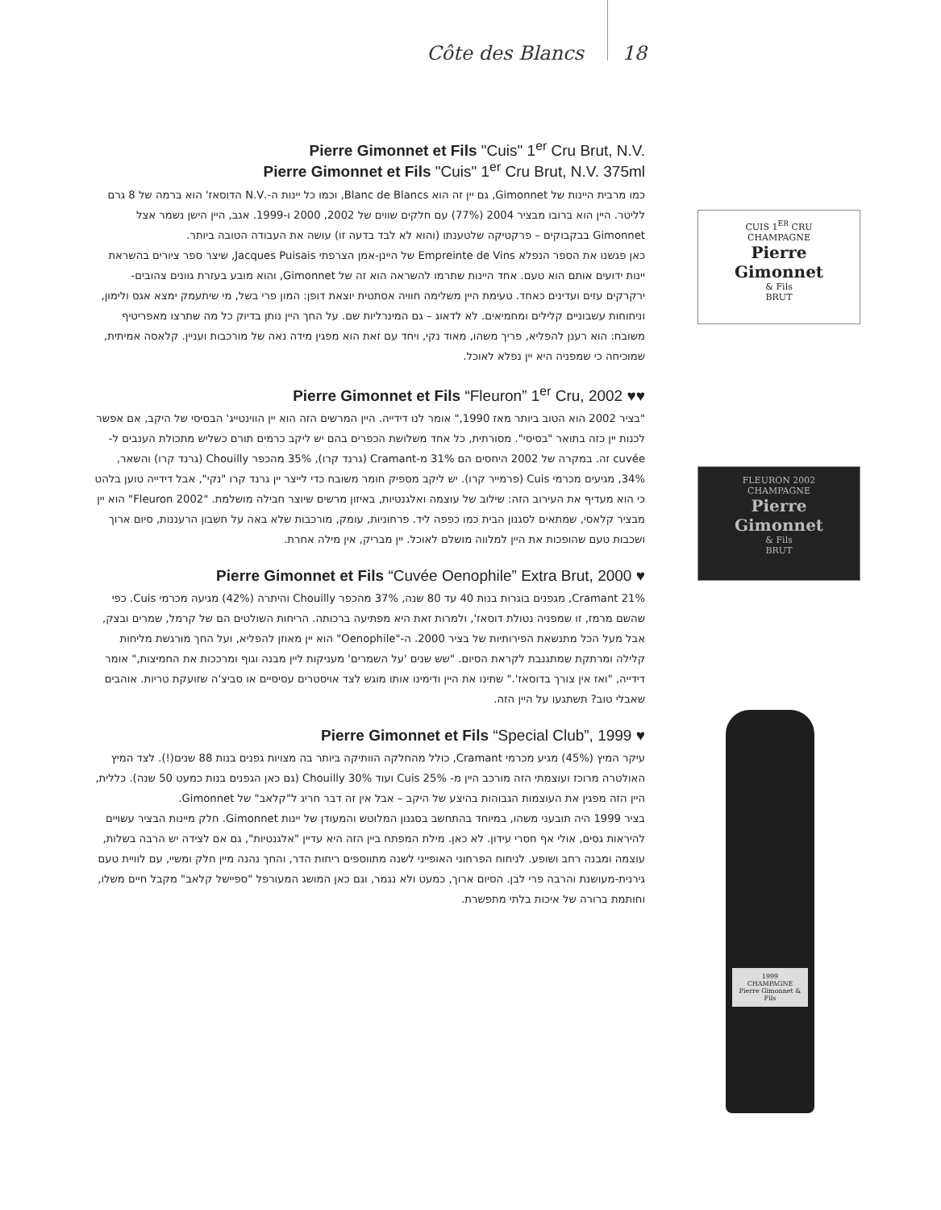Côte des Blancs 18
Pierre Gimonnet et Fils "Cuis" 1<sup>er</sup> Cru Brut, N.V.
Pierre Gimonnet et Fils "Cuis" 1<sup>er</sup> Cru Brut, N.V. 375ml
כמו מרבית היינות של Gimonnet, גם יין זה הוא Blanc de Blancs, וכמו כל יינות ה-.N.V הדוסאז' הוא ברמה של 8 גרם לליטר. היין הוא ברובו מבציר 2004 (77%) עם חלקים שווים של 2002, 2000 ו-1999. אגב, היין הישן נשמר אצל Gimonnet בבקבוקים – פרקטיקה שלטענתו (והוא לא לבד בדעה זו) עושה את העבודה הטובה ביותר.
כאן פגשנו את הספר הנפלא Empreinte de Vins של היינן-אמן הצרפתי Jacques Puisais, שיצר ספר ציורים בהשראת יינות ידועים אותם הוא טעם. אחד היינות שתרמו להשראה הוא זה של Gimonnet, והוא מובע בעזרת גוונים צהובים-ירקרקים עזים ועדינים כאחד. טעימת היין משלימה חוויה אסתטית יוצאת דופן: המון פרי בשל, מי שיתעמק ימצא אגס ולימון, וניחוחות עשבוניים קלילים ומחמיאים. לא לדאוג – גם המינרליות שם. על החך היין נותן בדיוק כל מה שתרצו מאפריטיף משובח: הוא רענן להפליא, פריך משהו, מאוד נקי, ויחד עם זאת הוא מפגין מידה נאה של מורכבות ועניין. קלאסה אמיתית, שמוכיחה כי שמפניה היא יין נפלא לאוכל.
Pierre Gimonnet et Fils “Fleuron” 1<sup>er</sup> Cru, 2002 ♥♥
"בציר 2002 הוא הטוב ביותר מאז 1990," אומר לנו דידייה. היין המרשים הזה הוא יין הווינטייג' הבסיסי של היקב, אם אפשר לכנות יין כזה בתואר "בסיסי". מסורתית, כל אחד משלושת הכפרים בהם יש ליקב כרמים תורם כשליש מתכולת הענבים ל-cuvée זה. במקרה של 2002 היחסים הם 31% מ-Cramant (גרנד קרו), 35% מהכפר Chouilly (גרנד קרו) והשאר, 34%, מגיעים מכרמי Cuis (פרמייר קרו). יש ליקב מספיק חומר משובח כדי לייצר יין גרנד קרו "נקי", אבל דידייה טוען בלהט כי הוא מעדיף את העירוב הזה: שילוב של עוצמה ואלגנטיות, באיזון מרשים שיוצר חבילה מושלמת. "Fleuron 2002" הוא יין מבציר קלאסי, שמתאים לסגנון הבית כמו כפפה ליד. פרחוניות, עומק, מורכבות שלא באה על חשבון הרעננות, סיום ארוך ושכבות טעם שהופכות את היין למלווה מושלם לאוכל. יין מבריק, אין מילה אחרת.
Pierre Gimonnet et Fils “Cuvée Oenophile” Extra Brut, 2000 ♥
21% Cramant, מגפנים בוגרות בנות 40 עד 80 שנה, 37% מהכפר Chouilly והיתרה (42%) מגיעה מכרמי Cuis. כפי שהשם מרמז, זו שמפניה נטולת דוסאז', ולמרות זאת היא מפתיעה ברכותה. הריחות השולטים הם של קרמל, שמרים ובצק, אבל מעל הכל מתנשאת הפירותיות של בציר 2000. ה-"Oenophile" הוא יין מאוזן להפליא, ועל החך מורגשת מליחות קלילה ומרתקת שמתגנבת לקראת הסיום. "שש שנים 'על השמרים' מעניקות ליין מבנה וגוף ומרככות את החמיצות," אומר דידייה, "ואז אין צורך בדוסאז'." שתינו את היין ודימינו אותו מוגש לצד אויסטרים עסיסיים או סביצ'ה שזועקת טריות. אוהבים שאבלי טוב? תשתגעו על היין הזה.
Pierre Gimonnet et Fils “Special Club”, 1999 ♥
עיקר המיץ (45%) מגיע מכרמי Cramant, כולל מהחלקה הוותיקה ביותר בה מצויות גפנים בנות 88 שנים(!). לצד המיץ האולטרה מרוכז ועוצמתי הזה מורכב היין מ- Cuis 25% ועוד 30% Chouilly (גם כאן הגפנים בנות כמעט 50 שנה). כללית, היין הזה מפגין את העוצמות הגבוהות בהיצע של היקב – אבל אין זה דבר חריג ל"קלאב" של Gimonnet.
בציר 1999 היה תובעני משהו, במיוחד בהתחשב בסגנון המלוטש והמעודן של יינות Gimonnet. חלק מיינות הבציר עשויים להיראות גסים, אולי אף חסרי עידון. לא כאן. מילת המפתח ביין הזה היא עדיין "אלגנטיות", גם אם לצידה יש הרבה בשלות, עוצמה ומבנה רחב ושופע. לניחוח הפרחוני האופייני לשנה מתווספים ריחות הדר, והחך נהנה מיין חלק ומשיי, עם לוויית טעם גירנית-מעושנת והרבה פרי לבן. הסיום ארוך, כמעט ולא נגמר, וגם כאן המושג המעורפל "ספיישל קלאב" מקבל חיים משלו, וחותמת ברורה של איכות בלתי מתפשרת.
CUIS 1<sup>ER</sup> CRU
CHAMPAGNE
Pierre Gimonnet
& Fils
BRUT
FLEURON 2002
CHAMPAGNE
Pierre Gimonnet
& Fils
BRUT
1999
CHAMPAGNE
Pierre Gimonnet & Fils